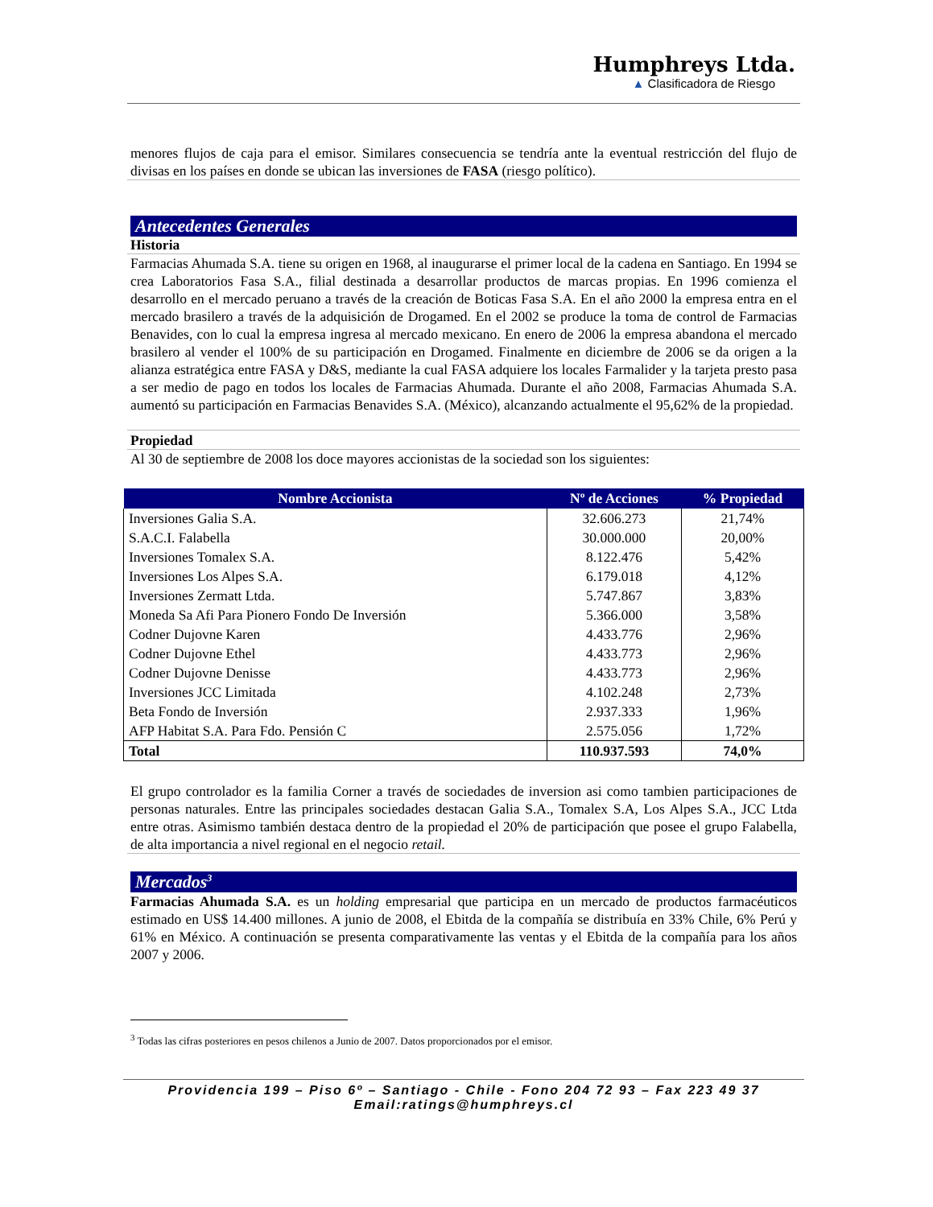Humphreys Ltda.
▲ Clasificadora de Riesgo
menores flujos de caja para el emisor. Similares consecuencia se tendría ante la eventual restricción del flujo de divisas en los países en donde se ubican las inversiones de FASA (riesgo político).
Antecedentes Generales
Historia
Farmacias Ahumada S.A. tiene su origen en 1968, al inaugurarse el primer local de la cadena en Santiago. En 1994 se crea Laboratorios Fasa S.A., filial destinada a desarrollar productos de marcas propias. En 1996 comienza el desarrollo en el mercado peruano a través de la creación de Boticas Fasa S.A. En el año 2000 la empresa entra en el mercado brasilero a través de la adquisición de Drogamed. En el 2002 se produce la toma de control de Farmacias Benavides, con lo cual la empresa ingresa al mercado mexicano. En enero de 2006 la empresa abandona el mercado brasilero al vender el 100% de su participación en Drogamed. Finalmente en diciembre de 2006 se da origen a la alianza estratégica entre FASA y D&S, mediante la cual FASA adquiere los locales Farmalider y la tarjeta presto pasa a ser medio de pago en todos los locales de Farmacias Ahumada. Durante el año 2008, Farmacias Ahumada S.A. aumentó su participación en Farmacias Benavides S.A. (México), alcanzando actualmente el 95,62% de la propiedad.
Propiedad
Al 30 de septiembre de 2008 los doce mayores accionistas de la sociedad son los siguientes:
| Nombre Accionista | Nº de Acciones | % Propiedad |
| --- | --- | --- |
| Inversiones Galia S.A. | 32.606.273 | 21,74% |
| S.A.C.I. Falabella | 30.000.000 | 20,00% |
| Inversiones Tomalex S.A. | 8.122.476 | 5,42% |
| Inversiones Los Alpes S.A. | 6.179.018 | 4,12% |
| Inversiones Zermatt Ltda. | 5.747.867 | 3,83% |
| Moneda Sa Afi Para Pionero Fondo De Inversión | 5.366.000 | 3,58% |
| Codner Dujovne Karen | 4.433.776 | 2,96% |
| Codner Dujovne Ethel | 4.433.773 | 2,96% |
| Codner Dujovne Denisse | 4.433.773 | 2,96% |
| Inversiones JCC Limitada | 4.102.248 | 2,73% |
| Beta Fondo de Inversión | 2.937.333 | 1,96% |
| AFP Habitat S.A. Para Fdo. Pensión C | 2.575.056 | 1,72% |
| Total | 110.937.593 | 74,0% |
El grupo controlador es la familia Corner a través de sociedades de inversion asi como tambien participaciones de personas naturales. Entre las principales sociedades destacan Galia S.A., Tomalex S.A, Los Alpes S.A., JCC Ltda entre otras. Asimismo también destaca dentro de la propiedad el 20% de participación que posee el grupo Falabella, de alta importancia a nivel regional en el negocio retail.
Mercados<sup>3</sup>
Farmacias Ahumada S.A. es un holding empresarial que participa en un mercado de productos farmacéuticos estimado en US$ 14.400 millones. A junio de 2008, el Ebitda de la compañía se distribuía en 33% Chile, 6% Perú y 61% en México. A continuación se presenta comparativamente las ventas y el Ebitda de la compañía para los años 2007 y 2006.
<sup>3</sup> Todas las cifras posteriores en pesos chilenos a Junio de 2007. Datos proporcionados por el emisor.
Providencia 199 – Piso 6º – Santiago - Chile - Fono 204 72 93 – Fax 223 49 37
Email:ratings@humphreys.cl